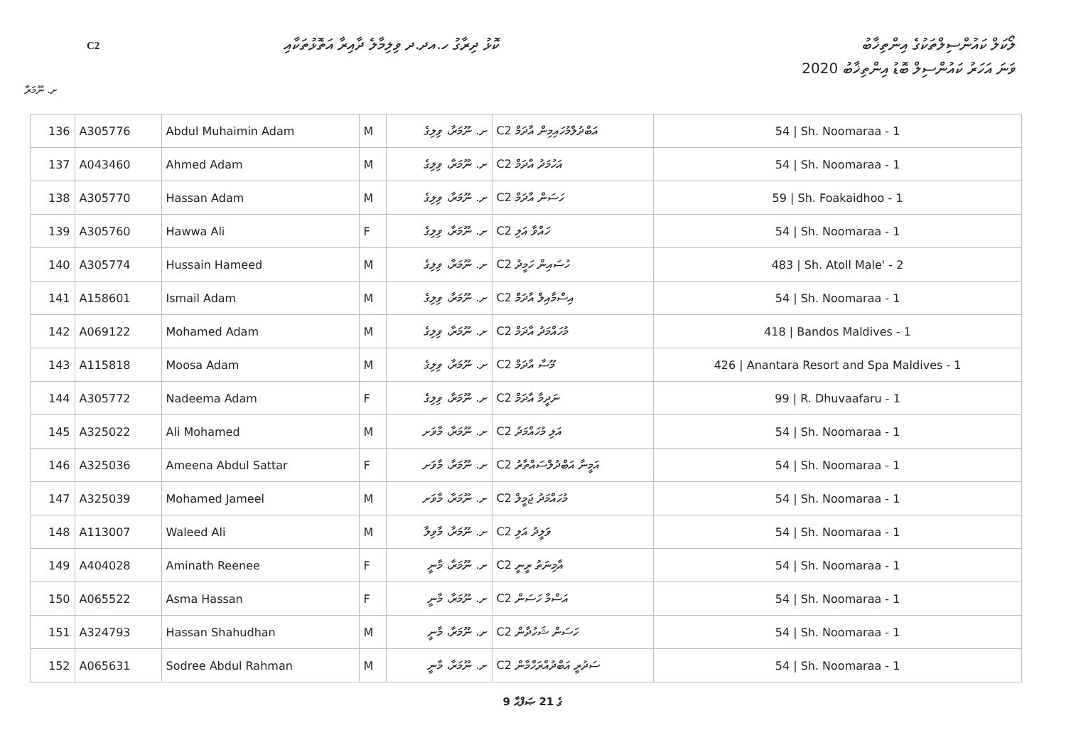C2
ކޮޅު ދިރާގު ހ.އދ.ދ ވިލިމާލެ ދާއިރާ އަތޮޅުތަކާއި
ލޯކަލް ކައުންސިލްތަކުގެ އިންތިޚާބު
ވަނަ އަހަރު ކައުންސިލް ބޮޑު އިންތިޚާބު 2020
ށ. ނޫމަރާ
| 136 | A305776 | Abdul Muhaimin Adam | M | ށ. ނޫމަރާ، ވިލިގެ | C2 އަބްދުލްމުހައިމިން އާދަމް | 54 / Sh. Noomaraa - 1 |
| 137 | A043460 | Ahmed Adam | M | ށ. ނޫމަރާ، ވިލިގެ | C2 އަހުމަދު އާދަމް | 54 / Sh. Noomaraa - 1 |
| 138 | A305770 | Hassan Adam | M | ށ. ނޫމަރާ، ވިލިގެ | C2 ހަސަން އާދަމް | 59 / Sh. Foakaidhoo - 1 |
| 139 | A305760 | Hawwa Ali | F | ށ. ނޫމަރާ، ވިލިގެ | C2 ހައްވާ އަލި | 54 / Sh. Noomaraa - 1 |
| 140 | A305774 | Hussain Hameed | M | ށ. ނޫމަރާ، ވިލިގެ | C2 ހުސައިން ހަމީދު | 483 / Sh. Atoll Male' - 2 |
| 141 | A158601 | Ismail Adam | M | ށ. ނޫމަރާ، ވިލިގެ | C2 އިސްމާއިލް އާދަމް | 54 / Sh. Noomaraa - 1 |
| 142 | A069122 | Mohamed Adam | M | ށ. ނޫމަރާ، ވިލިގެ | C2 މުހައްމަދު އާދަމް | 418 / Bandos Maldives - 1 |
| 143 | A115818 | Moosa Adam | M | ށ. ނޫމަރާ، ވިލިގެ | C2 މޫސާ އާދަމް | 426 / Anantara Resort and Spa Maldives - 1 |
| 144 | A305772 | Nadeema Adam | F | ށ. ނޫމަރާ، ވިލިގެ | C2 ނަދީމާ އާދަމް | 99 / R. Dhuvaafaru - 1 |
| 145 | A325022 | Ali Mohamed | M | ށ. ނޫމަރާ، މާވަށ | C2 އަލި މުހައްމަދު | 54 / Sh. Noomaraa - 1 |
| 146 | A325036 | Ameena Abdul Sattar | F | ށ. ނޫމަރާ، މާވަށ | C2 އަމީނާ އަބްދުލްސައްތާރު | 54 / Sh. Noomaraa - 1 |
| 147 | A325039 | Mohamed Jameel | M | ށ. ނޫމަރާ، މާވަށ | C2 މުހައްމަދު ޖަމީލް | 54 / Sh. Noomaraa - 1 |
| 148 | A113007 | Waleed Ali | M | ށ. ނޫމަރާ، މާވިލާ | C2 ވަލީދު އަލި | 54 / Sh. Noomaraa - 1 |
| 149 | A404028 | Aminath Reenee | F | ށ. ނޫމަރާ، މާނީ | C2 އާމިނަތު ރީނީ | 54 / Sh. Noomaraa - 1 |
| 150 | A065522 | Asma Hassan | F | ށ. ނޫމަރާ، މާނީ | C2 އަސްމާ ހަސަން | 54 / Sh. Noomaraa - 1 |
| 151 | A324793 | Hassan Shahudhan | M | ށ. ނޫމަރާ، މާނީ | C2 ހަސަން ޝަހުދާން | 54 / Sh. Noomaraa - 1 |
| 152 | A065631 | Sodree Abdul Rahman | M | ށ. ނޫމަރާ، މާނީ | C2 ސަދުރީ އަބްދުއްރަހްމާން | 54 / Sh. Noomaraa - 1 |
9 ގެ 21 ޞަފްޙާ